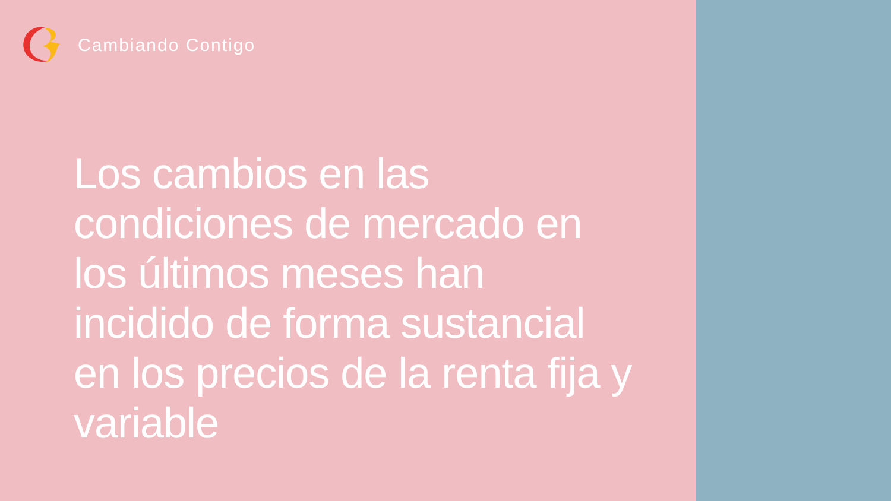Cambiando Contigo
Los cambios en las condiciones de mercado en los últimos meses han incidido de forma sustancial en los precios de la renta fija y variable